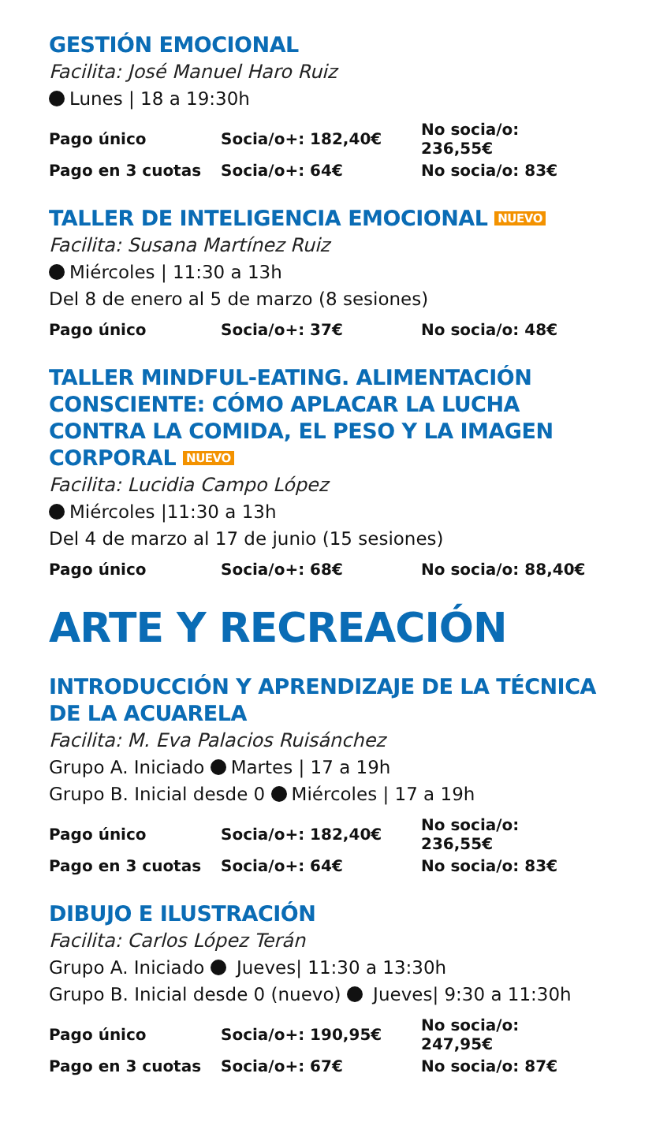GESTIÓN EMOCIONAL
Facilita: José Manuel Haro Ruiz
Lunes | 18 a 19:30h
| Pago único | Socia/o+: 182,40€ | No socia/o: 236,55€ |
| Pago en 3 cuotas | Socia/o+: 64€ | No socia/o: 83€ |
TALLER DE INTELIGENCIA EMOCIONAL NUEVO
Facilita: Susana Martínez Ruiz
Miércoles | 11:30 a 13h
Del 8 de enero al 5 de marzo (8 sesiones)
| Pago único | Socia/o+: 37€ | No socia/o: 48€ |
TALLER MINDFUL-EATING. ALIMENTACIÓN CONSCIENTE: CÓMO APLACAR LA LUCHA CONTRA LA COMIDA, EL PESO Y LA IMAGEN CORPORAL NUEVO
Facilita: Lucidia Campo López
Miércoles |11:30 a 13h
Del 4 de marzo al 17 de junio (15 sesiones)
| Pago único | Socia/o+: 68€ | No socia/o: 88,40€ |
ARTE Y RECREACIÓN
INTRODUCCIÓN Y APRENDIZAJE DE LA TÉCNICA DE LA ACUARELA
Facilita: M. Eva Palacios Ruisánchez
Grupo A. Iniciado Martes | 17 a 19h
Grupo B. Inicial desde 0 Miércoles | 17 a 19h
| Pago único | Socia/o+: 182,40€ | No socia/o: 236,55€ |
| Pago en 3 cuotas | Socia/o+: 64€ | No socia/o: 83€ |
DIBUJO E ILUSTRACIÓN
Facilita: Carlos López Terán
Grupo A. Iniciado Jueves| 11:30 a 13:30h
Grupo B. Inicial desde 0 (nuevo) Jueves| 9:30 a 11:30h
| Pago único | Socia/o+: 190,95€ | No socia/o: 247,95€ |
| Pago en 3 cuotas | Socia/o+: 67€ | No socia/o: 87€ |